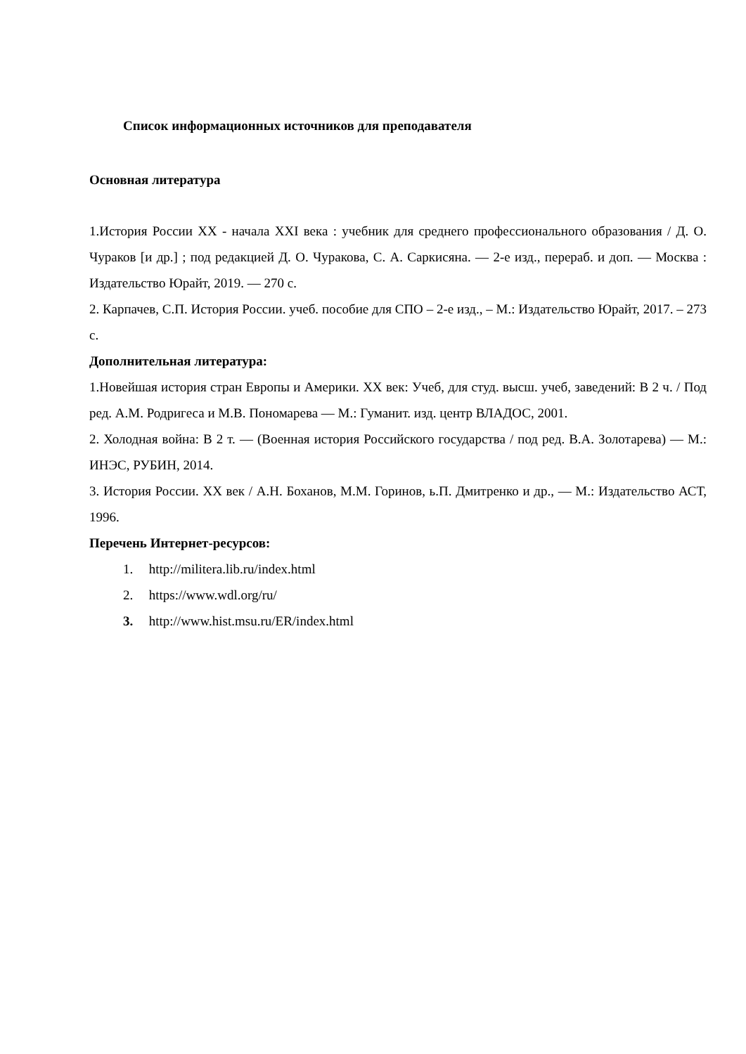Список информационных источников для преподавателя
Основная литература
1.История России XX - начала XXI века : учебник для среднего профессионального образования / Д. О. Чураков [и др.] ; под редакцией Д. О. Чуракова, С. А. Саркисяна. — 2-е изд., перераб. и доп. — Москва : Издательство Юрайт, 2019. — 270 с.
2. Карпачев, С.П. История России. учеб. пособие для СПО – 2-е изд., – М.: Издательство Юрайт, 2017. – 273 с.
Дополнительная литература:
1.Новейшая история стран Европы и Америки. XX век: Учеб, для студ. высш. учеб, заведений: В 2 ч. / Под ред. А.М. Родригеса и М.В. Пономарева — М.: Гуманит. изд. центр ВЛАДОС, 2001.
2. Холодная война: В 2 т. — (Военная история Российского государства / под ред. В.А. Золотарева) — М.: ИНЭС, РУБИН, 2014.
3. История России. XX век / А.Н. Боханов, М.М. Горинов, ь.П. Дмитренко и др., — М.: Издательство АСТ, 1996.
Перечень Интернет-ресурсов:
1. http://militera.lib.ru/index.html
2. https://www.wdl.org/ru/
3. http://www.hist.msu.ru/ER/index.html